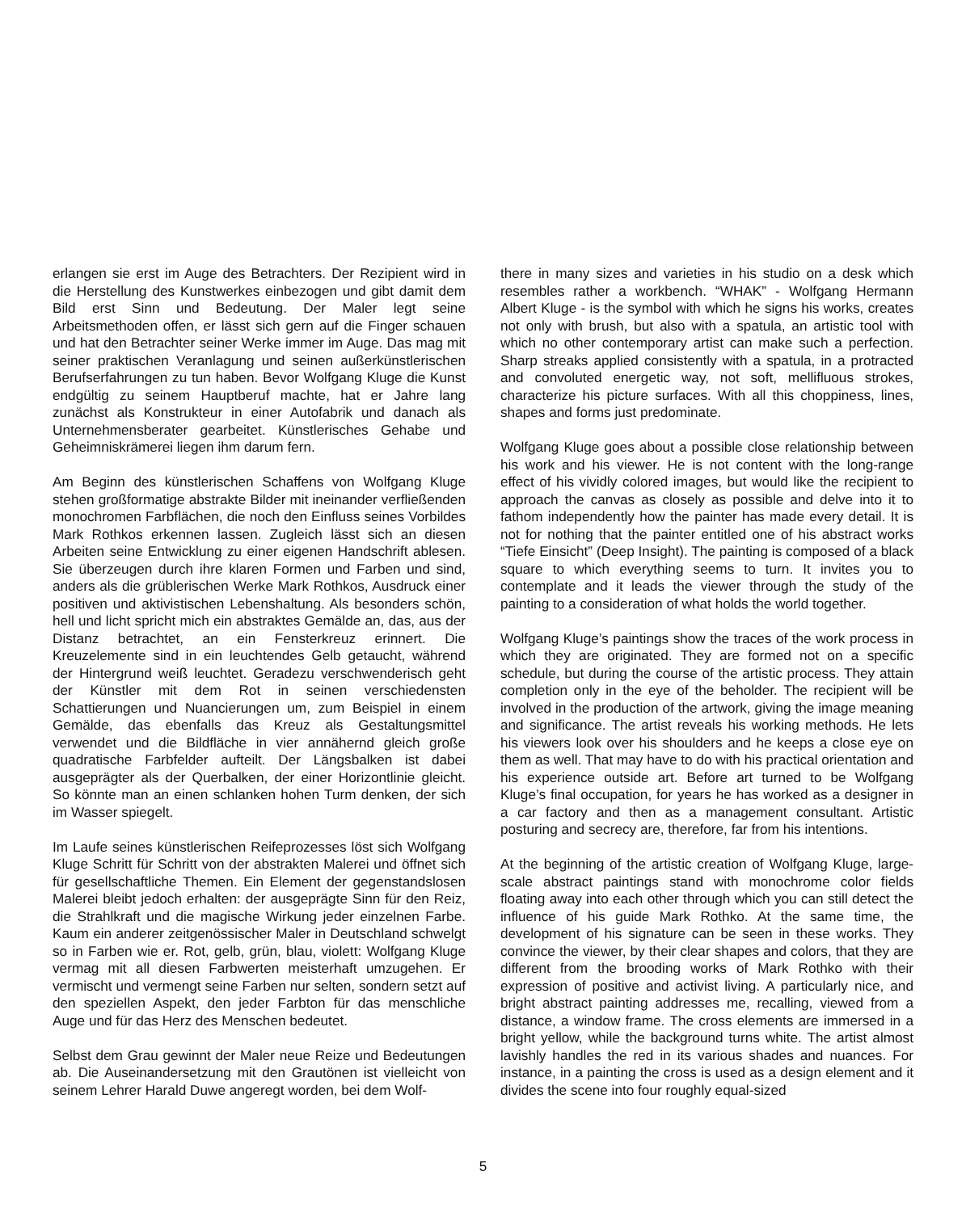erlangen sie erst im Auge des Betrachters. Der Rezipient wird in die Herstellung des Kunstwerkes einbezogen und gibt damit dem Bild erst Sinn und Bedeutung. Der Maler legt seine Arbeitsmethoden offen, er lässt sich gern auf die Finger schauen und hat den Betrachter seiner Werke immer im Auge. Das mag mit seiner praktischen Veranlagung und seinen außerkünstlerischen Berufserfahrungen zu tun haben. Bevor Wolfgang Kluge die Kunst endgültig zu seinem Hauptberuf machte, hat er Jahre lang zunächst als Konstrukteur in einer Autofabrik und danach als Unternehmensberater gearbeitet. Künstlerisches Gehabe und Geheimniskrämerei liegen ihm darum fern.
Am Beginn des künstlerischen Schaffens von Wolfgang Kluge stehen großformatige abstrakte Bilder mit ineinander verfließenden monochromen Farbflächen, die noch den Einfluss seines Vorbildes Mark Rothkos erkennen lassen. Zugleich lässt sich an diesen Arbeiten seine Entwicklung zu einer eigenen Handschrift ablesen. Sie überzeugen durch ihre klaren Formen und Farben und sind, anders als die grüblerischen Werke Mark Rothkos, Ausdruck einer positiven und aktivistischen Lebenshaltung. Als besonders schön, hell und licht spricht mich ein abstraktes Gemälde an, das, aus der Distanz betrachtet, an ein Fensterkreuz erinnert. Die Kreuzelemente sind in ein leuchtendes Gelb getaucht, während der Hintergrund weiß leuchtet. Geradezu verschwenderisch geht der Künstler mit dem Rot in seinen verschiedensten Schattierungen und Nuancierungen um, zum Beispiel in einem Gemälde, das ebenfalls das Kreuz als Gestaltungsmittel verwendet und die Bildfläche in vier annähernd gleich große quadratische Farbfelder aufteilt. Der Längsbalken ist dabei ausgeprägter als der Querbalken, der einer Horizontlinie gleicht. So könnte man an einen schlanken hohen Turm denken, der sich im Wasser spiegelt.
Im Laufe seines künstlerischen Reifeprozesses löst sich Wolfgang Kluge Schritt für Schritt von der abstrakten Malerei und öffnet sich für gesellschaftliche Themen. Ein Element der gegenstandslosen Malerei bleibt jedoch erhalten: der ausgeprägte Sinn für den Reiz, die Strahlkraft und die magische Wirkung jeder einzelnen Farbe. Kaum ein anderer zeitgenössischer Maler in Deutschland schwelgt so in Farben wie er. Rot, gelb, grün, blau, violett: Wolfgang Kluge vermag mit all diesen Farbwerten meisterhaft umzugehen. Er vermischt und vermengt seine Farben nur selten, sondern setzt auf den speziellen Aspekt, den jeder Farbton für das menschliche Auge und für das Herz des Menschen bedeutet.
Selbst dem Grau gewinnt der Maler neue Reize und Bedeutungen ab. Die Auseinandersetzung mit den Grautönen ist vielleicht von seinem Lehrer Harald Duwe angeregt worden, bei dem Wolf-
there in many sizes and varieties in his studio on a desk which resembles rather a workbench. “WHAK” - Wolfgang Hermann Albert Kluge - is the symbol with which he signs his works, creates not only with brush, but also with a spatula, an artistic tool with which no other contemporary artist can make such a perfection. Sharp streaks applied consistently with a spatula, in a protracted and convoluted energetic way, not soft, mellifluous strokes, characterize his picture surfaces. With all this choppiness, lines, shapes and forms just predominate.
Wolfgang Kluge goes about a possible close relationship between his work and his viewer. He is not content with the long-range effect of his vividly colored images, but would like the recipient to approach the canvas as closely as possible and delve into it to fathom independently how the painter has made every detail. It is not for nothing that the painter entitled one of his abstract works “Tiefe Einsicht” (Deep Insight). The painting is composed of a black square to which everything seems to turn. It invites you to contemplate and it leads the viewer through the study of the painting to a consideration of what holds the world together.
Wolfgang Kluge’s paintings show the traces of the work process in which they are originated. They are formed not on a specific schedule, but during the course of the artistic process. They attain completion only in the eye of the beholder. The recipient will be involved in the production of the artwork, giving the image meaning and significance. The artist reveals his working methods. He lets his viewers look over his shoulders and he keeps a close eye on them as well. That may have to do with his practical orientation and his experience outside art. Before art turned to be Wolfgang Kluge’s final occupation, for years he has worked as a designer in a car factory and then as a management consultant. Artistic posturing and secrecy are, therefore, far from his intentions.
At the beginning of the artistic creation of Wolfgang Kluge, large-scale abstract paintings stand with monochrome color fields floating away into each other through which you can still detect the influence of his guide Mark Rothko. At the same time, the development of his signature can be seen in these works. They convince the viewer, by their clear shapes and colors, that they are different from the brooding works of Mark Rothko with their expression of positive and activist living. A particularly nice, and bright abstract painting addresses me, recalling, viewed from a distance, a window frame. The cross elements are immersed in a bright yellow, while the background turns white. The artist almost lavishly handles the red in its various shades and nuances. For instance, in a painting the cross is used as a design element and it divides the scene into four roughly equal-sized
5